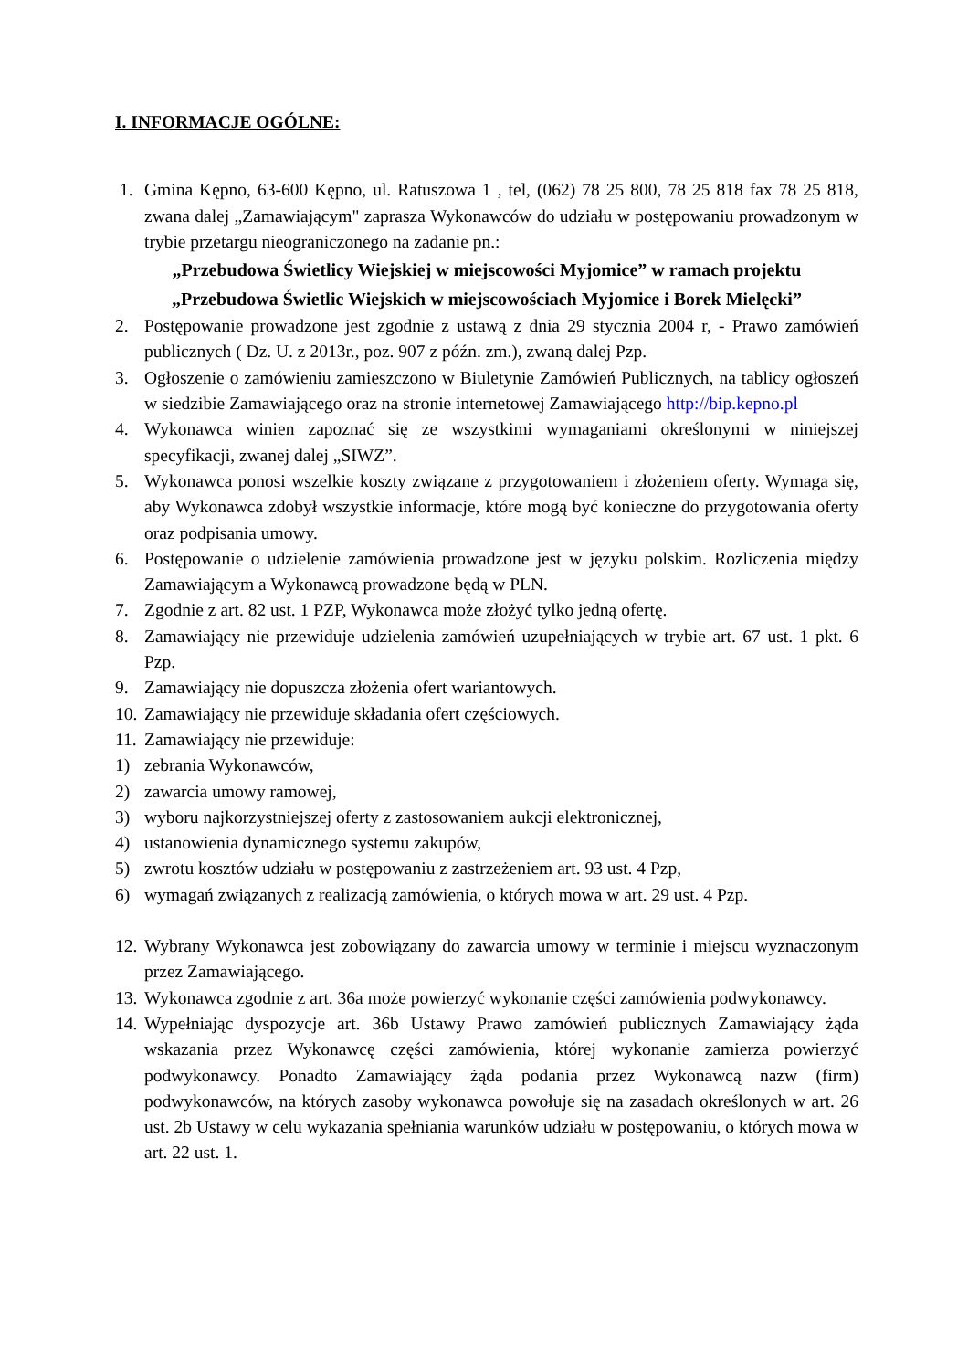I. INFORMACJE OGÓLNE:
1. Gmina Kępno, 63-600 Kępno, ul. Ratuszowa 1 , tel, (062) 78 25 800, 78 25 818 fax 78 25 818, zwana dalej „Zamawiającym" zaprasza Wykonawców do udziału w postępowaniu prowadzonym w trybie przetargu nieograniczonego na zadanie pn.:
„Przebudowa Świetlicy Wiejskiej w miejscowości Myjomice” w ramach projektu
„Przebudowa Świetlic Wiejskich w miejscowościach Myjomice i Borek Mielęcki”
2. Postępowanie prowadzone jest zgodnie z ustawą z dnia 29 stycznia 2004 r, - Prawo zamówień publicznych ( Dz. U. z 2013r., poz. 907 z późn. zm.), zwaną dalej Pzp.
3. Ogłoszenie o zamówieniu zamieszczono w Biuletynie Zamówień Publicznych, na tablicy ogłoszeń w siedzibie Zamawiającego oraz na stronie internetowej Zamawiającego http://bip.kepno.pl
4. Wykonawca winien zapoznać się ze wszystkimi wymaganiami określonymi w niniejszej specyfikacji, zwanej dalej „SIWZ”.
5. Wykonawca ponosi wszelkie koszty związane z przygotowaniem i złożeniem oferty. Wymaga się, aby Wykonawca zdobył wszystkie informacje, które mogą być konieczne do przygotowania oferty oraz podpisania umowy.
6. Postępowanie o udzielenie zamówienia prowadzone jest w języku polskim. Rozliczenia między Zamawiającym a Wykonawcą prowadzone będą w PLN.
7. Zgodnie z art. 82 ust. 1 PZP, Wykonawca może złożyć tylko jedną ofertę.
8. Zamawiający nie przewiduje udzielenia zamówień uzupełniających w trybie art. 67 ust. 1 pkt. 6 Pzp.
9. Zamawiający nie dopuszcza złożenia ofert wariantowych.
10. Zamawiający nie przewiduje składania ofert częściowych.
11. Zamawiający nie przewiduje:
1) zebrania Wykonawców,
2) zawarcia umowy ramowej,
3) wyboru najkorzystniejszej oferty z zastosowaniem aukcji elektronicznej,
4) ustanowienia dynamicznego systemu zakupów,
5) zwrotu kosztów udziału w postępowaniu z zastrzeżeniem art. 93 ust. 4 Pzp,
6) wymagań związanych z realizacją zamówienia, o których mowa w art. 29 ust. 4 Pzp.
12. Wybrany Wykonawca jest zobowiązany do zawarcia umowy w terminie i miejscu wyznaczonym przez Zamawiającego.
13. Wykonawca zgodnie z art. 36a może powierzyć wykonanie części zamówienia podwykonawcy.
14. Wypełniając dyspozycje art. 36b Ustawy Prawo zamówień publicznych Zamawiający żąda wskazania przez Wykonawcę części zamówienia, której wykonanie zamierza powierzyć podwykonawcy. Ponadto Zamawiający żąda podania przez Wykonawcą nazw (firm) podwykonawców, na których zasoby wykonawca powołuje się na zasadach określonych w art. 26 ust. 2b Ustawy w celu wykazania spełniania warunków udziału w postępowaniu, o których mowa w art. 22 ust. 1.